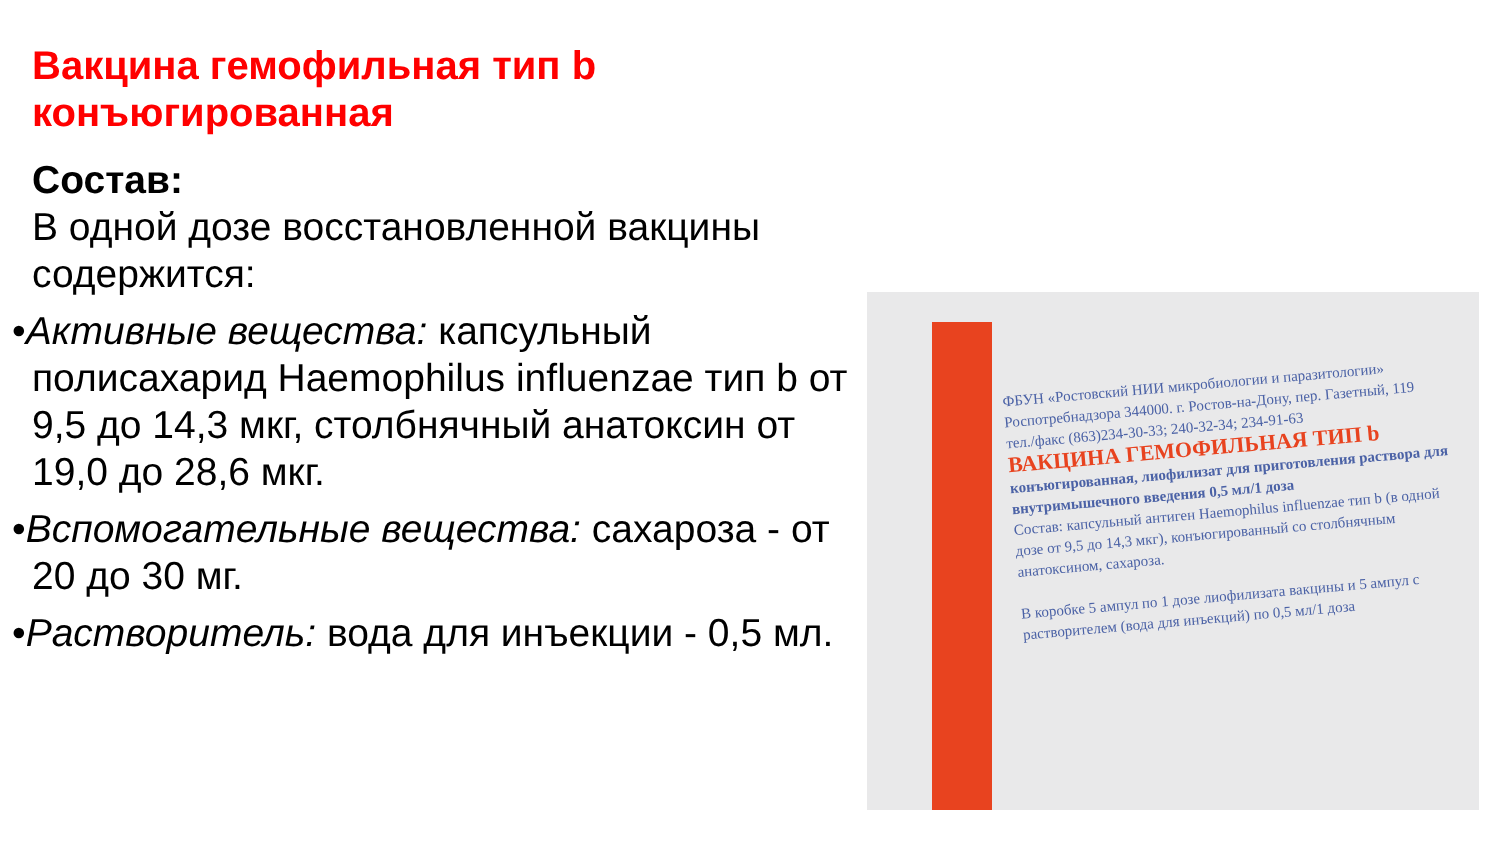Вакцина гемофильная тип b конъюгированная
Состав:
В одной дозе восстановленной вакцины содержится:
•Активные вещества: капсульный полисахарид Haemophilus influenzae тип b от 9,5 до 14,3 мкг, столбнячный анатоксин от 19,0 до 28,6 мкг.
•Вспомогательные вещества: сахароза - от 20 до 30 мг.
•Растворитель: вода для инъекции - 0,5 мл.
ФБУН «Ростовский НИИ микробиологии и паразитологии» Роспотребнадзора 344000. г. Ростов-на-Дону, пер. Газетный, 119 тел./факс (863)234-30-33; 240-32-34; 234-91-63
ВАКЦИНА ГЕМОФИЛЬНАЯ ТИП b
конъюгированная, лиофилизат для приготовления раствора для внутримышечного введения 0,5 мл/1 доза
Состав: капсульный антиген Haemophilus influenzae тип b (в одной дозе от 9,5 до 14,3 мкг), конъюгированный со столбнячным анатоксином, сахароза.
В коробке 5 ампул по 1 дозе лиофилизата вакцины и 5 ампул с растворителем (вода для инъекций) по 0,5 мл/1 доза